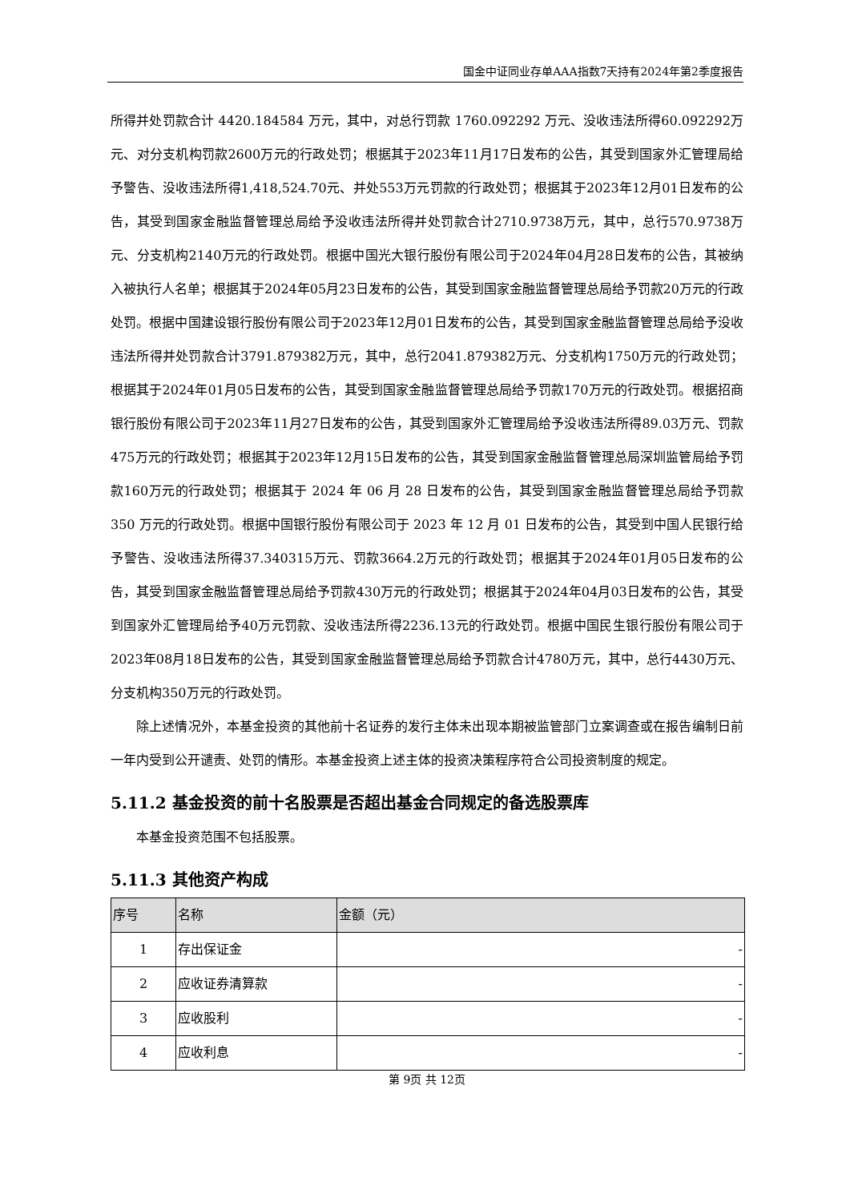国金中证同业存单AAA指数7天持有2024年第2季度报告
所得并处罚款合计 4420.184584 万元，其中，对总行罚款 1760.092292 万元、没收违法所得60.092292万元、对分支机构罚款2600万元的行政处罚；根据其于2023年11月17日发布的公告，其受到国家外汇管理局给予警告、没收违法所得1,418,524.70元、并处553万元罚款的行政处罚；根据其于2023年12月01日发布的公告，其受到国家金融监督管理总局给予没收违法所得并处罚款合计2710.9738万元，其中，总行570.9738万元、分支机构2140万元的行政处罚。根据中国光大银行股份有限公司于2024年04月28日发布的公告，其被纳入被执行人名单；根据其于2024年05月23日发布的公告，其受到国家金融监督管理总局给予罚款20万元的行政处罚。根据中国建设银行股份有限公司于2023年12月01日发布的公告，其受到国家金融监督管理总局给予没收违法所得并处罚款合计3791.879382万元，其中，总行2041.879382万元、分支机构1750万元的行政处罚；根据其于2024年01月05日发布的公告，其受到国家金融监督管理总局给予罚款170万元的行政处罚。根据招商银行股份有限公司于2023年11月27日发布的公告，其受到国家外汇管理局给予没收违法所得89.03万元、罚款475万元的行政处罚；根据其于2023年12月15日发布的公告，其受到国家金融监督管理总局深圳监管局给予罚款160万元的行政处罚；根据其于 2024 年 06 月 28 日发布的公告，其受到国家金融监督管理总局给予罚款 350 万元的行政处罚。根据中国银行股份有限公司于 2023 年 12 月 01 日发布的公告，其受到中国人民银行给予警告、没收违法所得37.340315万元、罚款3664.2万元的行政处罚；根据其于2024年01月05日发布的公告，其受到国家金融监督管理总局给予罚款430万元的行政处罚；根据其于2024年04月03日发布的公告，其受到国家外汇管理局给予40万元罚款、没收违法所得2236.13元的行政处罚。根据中国民生银行股份有限公司于2023年08月18日发布的公告，其受到国家金融监督管理总局给予罚款合计4780万元，其中，总行4430万元、分支机构350万元的行政处罚。
除上述情况外，本基金投资的其他前十名证券的发行主体未出现本期被监管部门立案调查或在报告编制日前一年内受到公开谴责、处罚的情形。本基金投资上述主体的投资决策程序符合公司投资制度的规定。
5.11.2 基金投资的前十名股票是否超出基金合同规定的备选股票库
本基金投资范围不包括股票。
5.11.3 其他资产构成
| 序号 | 名称 | 金额（元） |
| --- | --- | --- |
| 1 | 存出保证金 | - |
| 2 | 应收证券清算款 | - |
| 3 | 应收股利 | - |
| 4 | 应收利息 | - |
第 9页 共 12页